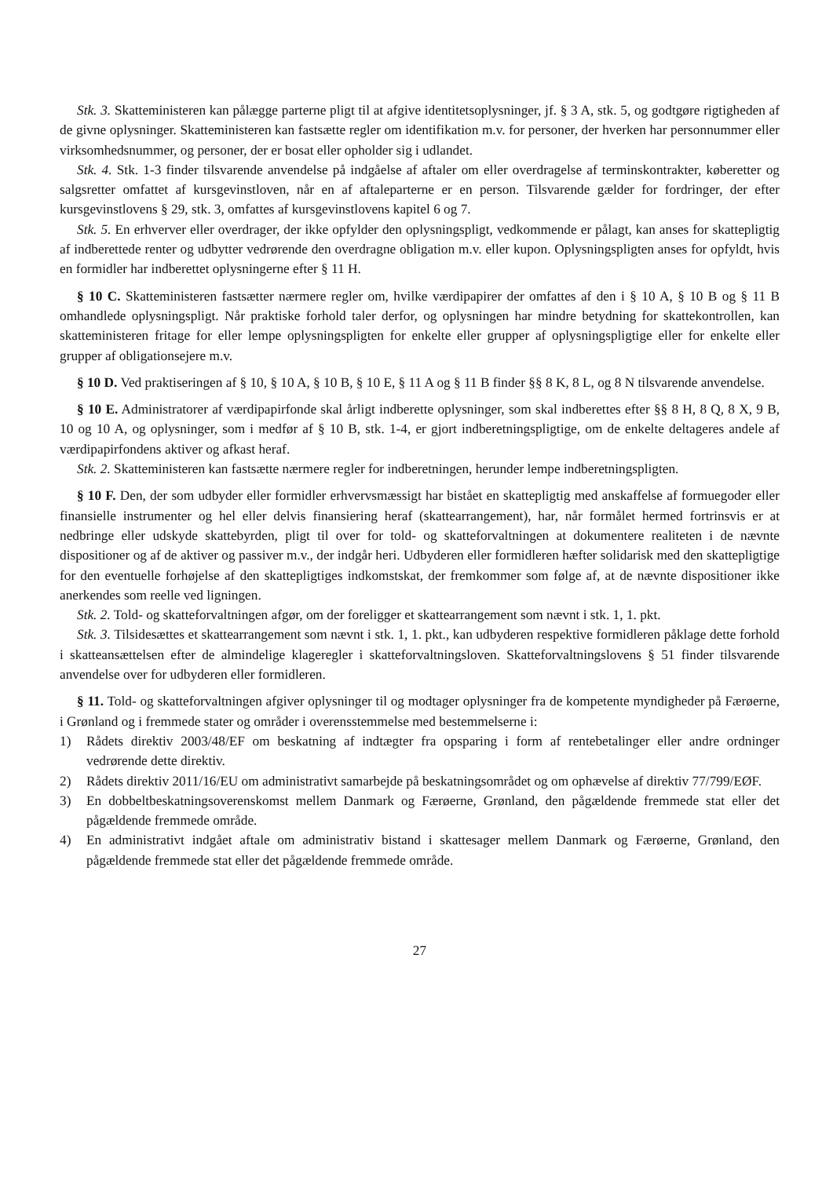Stk. 3. Skatteministeren kan pålægge parterne pligt til at afgive identitetsoplysninger, jf. § 3 A, stk. 5, og godtgøre rigtigheden af de givne oplysninger. Skatteministeren kan fastsætte regler om identifikation m.v. for personer, der hverken har personnummer eller virksomhedsnummer, og personer, der er bosat eller opholder sig i udlandet.
Stk. 4. Stk. 1-3 finder tilsvarende anvendelse på indgåelse af aftaler om eller overdragelse af terminskontrakter, køberetter og salgsretter omfattet af kursgevinstloven, når en af aftaleparterne er en person. Tilsvarende gælder for fordringer, der efter kursgevinstlovens § 29, stk. 3, omfattes af kursgevinstlovens kapitel 6 og 7.
Stk. 5. En erhverver eller overdrager, der ikke opfylder den oplysningspligt, vedkommende er pålagt, kan anses for skattepligtig af indberettede renter og udbytter vedrørende den overdragne obligation m.v. eller kupon. Oplysningspligten anses for opfyldt, hvis en formidler har indberettet oplysningerne efter § 11 H.
§ 10 C. Skatteministeren fastsætter nærmere regler om, hvilke værdipapirer der omfattes af den i § 10 A, § 10 B og § 11 B omhandlede oplysningspligt. Når praktiske forhold taler derfor, og oplysningen har mindre betydning for skattekontrollen, kan skatteministeren fritage for eller lempe oplysningspligten for enkelte eller grupper af oplysningspligtige eller for enkelte eller grupper af obligationsejere m.v.
§ 10 D. Ved praktiseringen af § 10, § 10 A, § 10 B, § 10 E, § 11 A og § 11 B finder §§ 8 K, 8 L, og 8 N tilsvarende anvendelse.
§ 10 E. Administratorer af værdipapirfonde skal årligt indberette oplysninger, som skal indberettes efter §§ 8 H, 8 Q, 8 X, 9 B, 10 og 10 A, og oplysninger, som i medfør af § 10 B, stk. 1-4, er gjort indberetningspligtige, om de enkelte deltageres andele af værdipapirfondens aktiver og afkast heraf.
Stk. 2. Skatteministeren kan fastsætte nærmere regler for indberetningen, herunder lempe indberetningspligten.
§ 10 F. Den, der som udbyder eller formidler erhvervsmæssigt har bistået en skattepligtig med anskaffelse af formuegoder eller finansielle instrumenter og hel eller delvis finansiering heraf (skattearrangement), har, når formålet hermed fortrinsvis er at nedbringe eller udskyde skattebyrden, pligt til over for told- og skatteforvaltningen at dokumentere realiteten i de nævnte dispositioner og af de aktiver og passiver m.v., der indgår heri. Udbyderen eller formidleren hæfter solidarisk med den skattepligtige for den eventuelle forhøjelse af den skattepligtiges indkomstskat, der fremkommer som følge af, at de nævnte dispositioner ikke anerkendes som reelle ved ligningen.
Stk. 2. Told- og skatteforvaltningen afgør, om der foreligger et skattearrangement som nævnt i stk. 1, 1. pkt.
Stk. 3. Tilsidesættes et skattearrangement som nævnt i stk. 1, 1. pkt., kan udbyderen respektive formidleren påklage dette forhold i skatteansættelsen efter de almindelige klageregler i skatteforvaltningsloven. Skatteforvaltningslovens § 51 finder tilsvarende anvendelse over for udbyderen eller formidleren.
§ 11. Told- og skatteforvaltningen afgiver oplysninger til og modtager oplysninger fra de kompetente myndigheder på Færøerne, i Grønland og i fremmede stater og områder i overensstemmelse med bestemmelserne i:
1) Rådets direktiv 2003/48/EF om beskatning af indtægter fra opsparing i form af rentebetalinger eller andre ordninger vedrørende dette direktiv.
2) Rådets direktiv 2011/16/EU om administrativt samarbejde på beskatningsområdet og om ophævelse af direktiv 77/799/EØF.
3) En dobbeltbeskatningsoverenskomst mellem Danmark og Færøerne, Grønland, den pågældende fremmede stat eller det pågældende fremmede område.
4) En administrativt indgået aftale om administrativ bistand i skattesager mellem Danmark og Færøerne, Grønland, den pågældende fremmede stat eller det pågældende fremmede område.
27